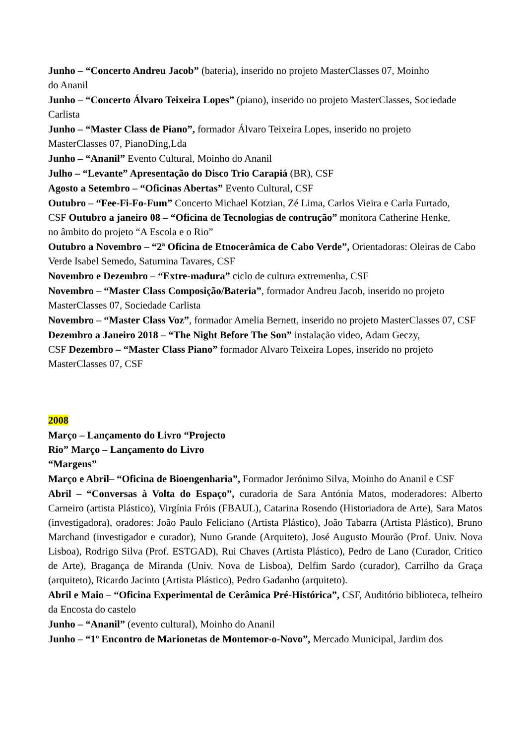Junho – “Concerto Andreu Jacob” (bateria), inserido no projeto MasterClasses 07, Moinho
do Ananil
Junho – “Concerto Álvaro Teixeira Lopes” (piano), inserido no projeto MasterClasses, Sociedade Carlista
Junho – “Master Class de Piano”, formador Álvaro Teixeira Lopes, inserido no projeto
MasterClasses 07, PianoDing,Lda
Junho – “Ananil” Evento Cultural, Moinho do Ananil
Julho – “Levante” Apresentação do Disco Trio Carapiá (BR), CSF
Agosto a Setembro – “Oficinas Abertas” Evento Cultural, CSF
Outubro – “Fee-Fi-Fo-Fum” Concerto Michael Kotzian, Zé Lima, Carlos Vieira e Carla Furtado,
CSF Outubro a janeiro 08 – “Oficina de Tecnologias de contrução” monitora Catherine Henke,
no âmbito do projeto “A Escola e o Rio”
Outubro a Novembro – “2ª Oficina de Etnocerâmica de Cabo Verde”, Orientadoras: Oleiras de Cabo Verde Isabel Semedo, Saturnina Tavares, CSF
Novembro e Dezembro – “Extre-madura” ciclo de cultura extremenha, CSF
Novembro – “Master Class Composição/Bateria”, formador Andreu Jacob, inserido no projeto
MasterClasses 07, Sociedade Carlista
Novembro – “Master Class Voz”, formador Amelia Bernett, inserido no projeto MasterClasses 07, CSF
Dezembro a Janeiro 2018 – “The Night Before The Son” instalação video, Adam Geczy,
CSF Dezembro – “Master Class Piano” formador Alvaro Teixeira Lopes, inserido no projeto
MasterClasses 07, CSF
2008
Março – Lançamento do Livro “Projecto
Rio” Março – Lançamento do Livro
“Margens”
Março e Abril– “Oficina de Bioengenharia”, Formador Jerónimo Silva, Moinho do Ananil e CSF
Abril – “Conversas à Volta do Espaço”, curadoria de Sara Antónia Matos, moderadores: Alberto Carneiro (artista Plástico), Virgínia Fróis (FBAUL), Catarina Rosendo (Historiadora de Arte), Sara Matos (investigadora), oradores: João Paulo Feliciano (Artista Plástico), João Tabarra (Artista Plástico), Bruno Marchand (investigador e curador), Nuno Grande (Arquiteto), José Augusto Mourão (Prof. Univ. Nova Lisboa), Rodrigo Silva (Prof. ESTGAD), Rui Chaves (Artista Plástico), Pedro de Lano (Curador, Critico de Arte), Bragança de Miranda (Univ. Nova de Lisboa), Delfim Sardo (curador), Carrilho da Graça (arquiteto), Ricardo Jacinto (Artista Plástico), Pedro Gadanho (arquiteto).
Abril e Maio – “Oficina Experimental de Cerâmica Pré-Histórica”, CSF, Auditório biblioteca, telheiro da Encosta do castelo
Junho – “Ananil” (evento cultural), Moinho do Ananil
Junho – “1º Encontro de Marionetas de Montemor-o-Novo”, Mercado Municipal, Jardim dos